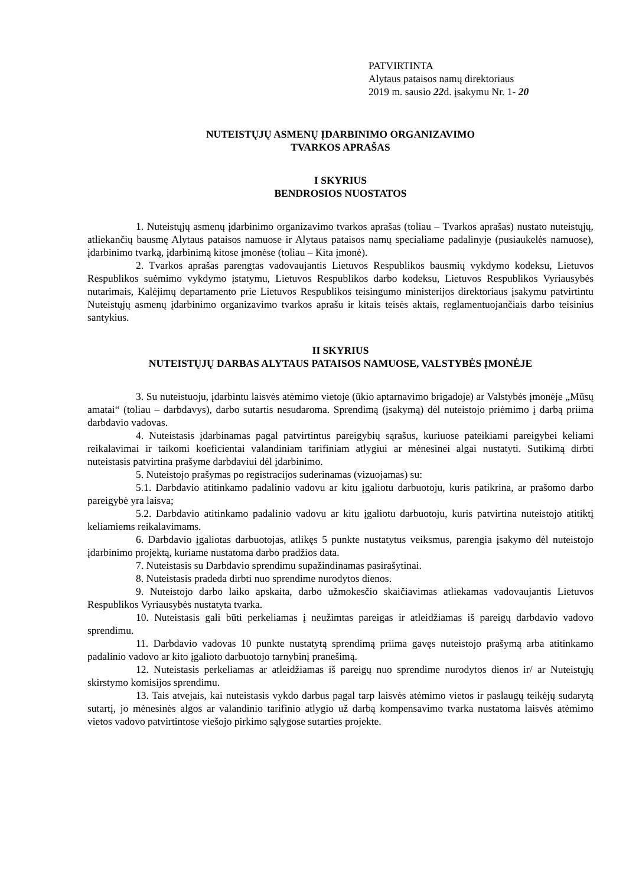PATVIRTINTA
Alytaus pataisos namų direktoriaus
2019 m. sausio 22d. įsakymu Nr. 1- 20
NUTEISTŲJŲ ASMENŲ ĮDARBINIMO ORGANIZAVIMO
TVARKOS APRAŠAS
I SKYRIUS
BENDROSIOS NUOSTATOS
1. Nuteistųjų asmenų įdarbinimo organizavimo tvarkos aprašas (toliau – Tvarkos aprašas) nustato nuteistųjų, atliekančių bausmę Alytaus pataisos namuose ir Alytaus pataisos namų specialiame padalinyje (pusiaukelės namuose), įdarbinimo tvarką, įdarbinimą kitose įmonėse (toliau – Kita įmonė).
2. Tvarkos aprašas parengtas vadovaujantis Lietuvos Respublikos bausmių vykdymo kodeksu, Lietuvos Respublikos suėmimo vykdymo įstatymu, Lietuvos Respublikos darbo kodeksu, Lietuvos Respublikos Vyriausybės nutarimais, Kalėjimų departamento prie Lietuvos Respublikos teisingumo ministerijos direktoriaus įsakymu patvirtintu Nuteistųjų asmenų įdarbinimo organizavimo tvarkos aprašu ir kitais teisės aktais, reglamentuojančiais darbo teisinius santykius.
II SKYRIUS
NUTEISTŲJŲ DARBAS ALYTAUS PATAISOS NAMUOSE, VALSTYBĖS ĮMONĖJE
3. Su nuteistuoju, įdarbintu laisvės atėmimo vietoje (ūkio aptarnavimo brigadoje) ar Valstybės įmonėje „Mūsų amatai“ (toliau – darbdavys), darbo sutartis nesudaroma. Sprendimą (įsakymą) dėl nuteistojo priėmimo į darbą priima darbdavio vadovas.
4. Nuteistasis įdarbinamas pagal patvirtintus pareigybių sąrašus, kuriuose pateikiami pareigybei keliami reikalavimai ir taikomi koeficientai valandiniam tarifiniam atlygiui ar mėnesinei algai nustatyti. Sutikimą dirbti nuteistasis patvirtina prašyme darbdaviui dėl įdarbinimo.
5. Nuteistojo prašymas po registracijos suderinamas (vizuojamas) su:
5.1. Darbdavio atitinkamo padalinio vadovu ar kitu įgaliotu darbuotoju, kuris patikrina, ar prašomo darbo pareigybė yra laisva;
5.2. Darbdavio atitinkamo padalinio vadovu ar kitu įgaliotu darbuotoju, kuris patvirtina nuteistojo atitiktį keliamiems reikalavimams.
6. Darbdavio įgaliotas darbuotojas, atlikęs 5 punkte nustatytus veiksmus, parengia įsakymo dėl nuteistojo įdarbinimo projektą, kuriame nustatoma darbo pradžios data.
7. Nuteistasis su Darbdavio sprendimu supažindinamas pasirašytinai.
8. Nuteistasis pradeda dirbti nuo sprendime nurodytos dienos.
9. Nuteistojo darbo laiko apskaita, darbo užmokesčio skaičiavimas atliekamas vadovaujantis Lietuvos Respublikos Vyriausybės nustatyta tvarka.
10. Nuteistasis gali būti perkeliamas į neužimtas pareigas ir atleidžiamas iš pareigų darbdavio vadovo sprendimu.
11. Darbdavio vadovas 10 punkte nustatytą sprendimą priima gavęs nuteistojo prašymą arba atitinkamo padalinio vadovo ar kito įgalioto darbuotojo tarnybinį pranešimą.
12. Nuteistasis perkeliamas ar atleidžiamas iš pareigų nuo sprendime nurodytos dienos ir/ ar Nuteistųjų skirstymo komisijos sprendimu.
13. Tais atvejais, kai nuteistasis vykdo darbus pagal tarp laisvės atėmimo vietos ir paslaugų teikėjų sudarytą sutartį, jo mėnesinės algos ar valandinio tarifinio atlygio už darbą kompensavimo tvarka nustatoma laisvės atėmimo vietos vadovo patvirtintose viešojo pirkimo sąlygose sutarties projekte.